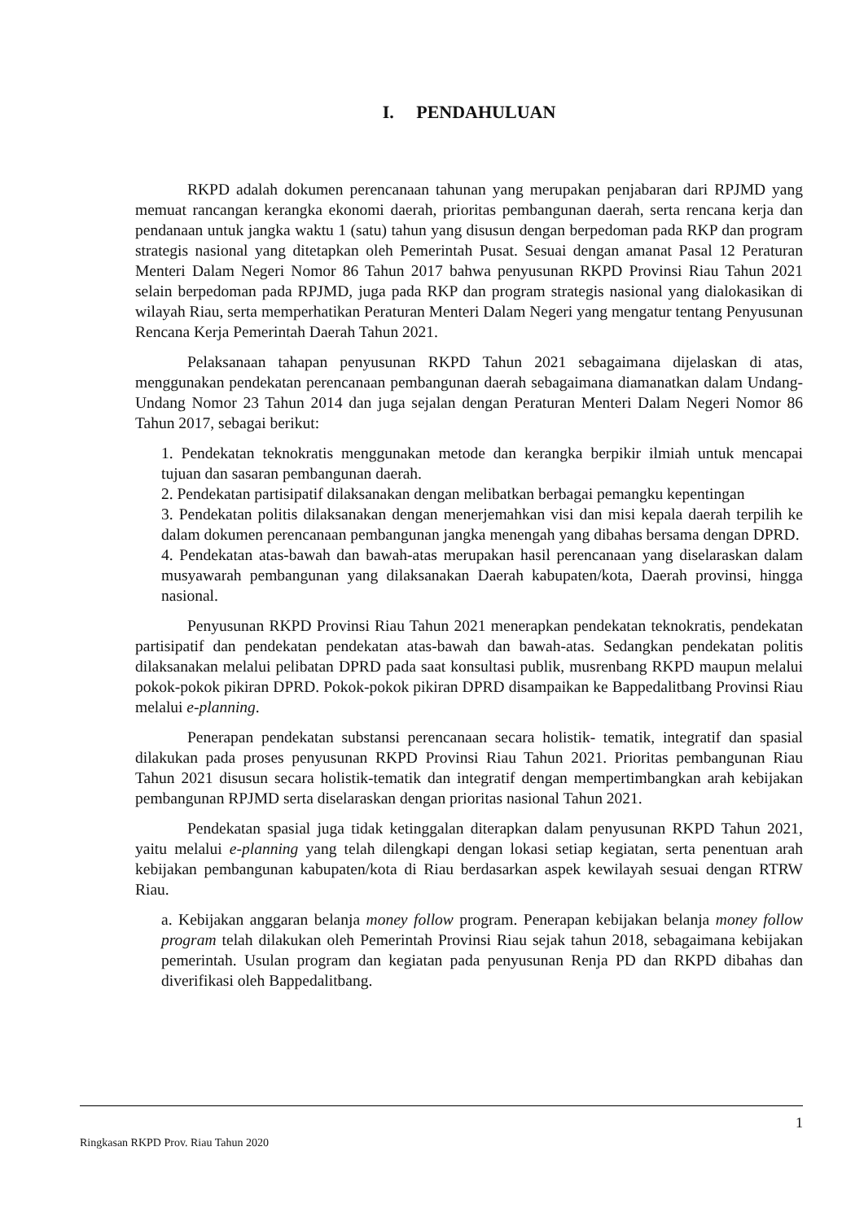I. PENDAHULUAN
RKPD adalah dokumen perencanaan tahunan yang merupakan penjabaran dari RPJMD yang memuat rancangan kerangka ekonomi daerah, prioritas pembangunan daerah, serta rencana kerja dan pendanaan untuk jangka waktu 1 (satu) tahun yang disusun dengan berpedoman pada RKP dan program strategis nasional yang ditetapkan oleh Pemerintah Pusat. Sesuai dengan amanat Pasal 12 Peraturan Menteri Dalam Negeri Nomor 86 Tahun 2017 bahwa penyusunan RKPD Provinsi Riau Tahun 2021 selain berpedoman pada RPJMD, juga pada RKP dan program strategis nasional yang dialokasikan di wilayah Riau, serta memperhatikan Peraturan Menteri Dalam Negeri yang mengatur tentang Penyusunan Rencana Kerja Pemerintah Daerah Tahun 2021.
Pelaksanaan tahapan penyusunan RKPD Tahun 2021 sebagaimana dijelaskan di atas, menggunakan pendekatan perencanaan pembangunan daerah sebagaimana diamanatkan dalam Undang-Undang Nomor 23 Tahun 2014 dan juga sejalan dengan Peraturan Menteri Dalam Negeri Nomor 86 Tahun 2017, sebagai berikut:
1. Pendekatan teknokratis menggunakan metode dan kerangka berpikir ilmiah untuk mencapai tujuan dan sasaran pembangunan daerah.
2. Pendekatan partisipatif dilaksanakan dengan melibatkan berbagai pemangku kepentingan
3. Pendekatan politis dilaksanakan dengan menerjemahkan visi dan misi kepala daerah terpilih ke dalam dokumen perencanaan pembangunan jangka menengah yang dibahas bersama dengan DPRD.
4. Pendekatan atas-bawah dan bawah-atas merupakan hasil perencanaan yang diselaraskan dalam musyawarah pembangunan yang dilaksanakan Daerah kabupaten/kota, Daerah provinsi, hingga nasional.
Penyusunan RKPD Provinsi Riau Tahun 2021 menerapkan pendekatan teknokratis, pendekatan partisipatif dan pendekatan pendekatan atas-bawah dan bawah-atas. Sedangkan pendekatan politis dilaksanakan melalui pelibatan DPRD pada saat konsultasi publik, musrenbang RKPD maupun melalui pokok-pokok pikiran DPRD. Pokok-pokok pikiran DPRD disampaikan ke Bappedalitbang Provinsi Riau melalui e-planning.
Penerapan pendekatan substansi perencanaan secara holistik- tematik, integratif dan spasial dilakukan pada proses penyusunan RKPD Provinsi Riau Tahun 2021. Prioritas pembangunan Riau Tahun 2021 disusun secara holistik-tematik dan integratif dengan mempertimbangkan arah kebijakan pembangunan RPJMD serta diselaraskan dengan prioritas nasional Tahun 2021.
Pendekatan spasial juga tidak ketinggalan diterapkan dalam penyusunan RKPD Tahun 2021, yaitu melalui e-planning yang telah dilengkapi dengan lokasi setiap kegiatan, serta penentuan arah kebijakan pembangunan kabupaten/kota di Riau berdasarkan aspek kewilayah sesuai dengan RTRW Riau.
a. Kebijakan anggaran belanja money follow program. Penerapan kebijakan belanja money follow program telah dilakukan oleh Pemerintah Provinsi Riau sejak tahun 2018, sebagaimana kebijakan pemerintah. Usulan program dan kegiatan pada penyusunan Renja PD dan RKPD dibahas dan diverifikasi oleh Bappedalitbang.
1
Ringkasan RKPD Prov. Riau Tahun 2020